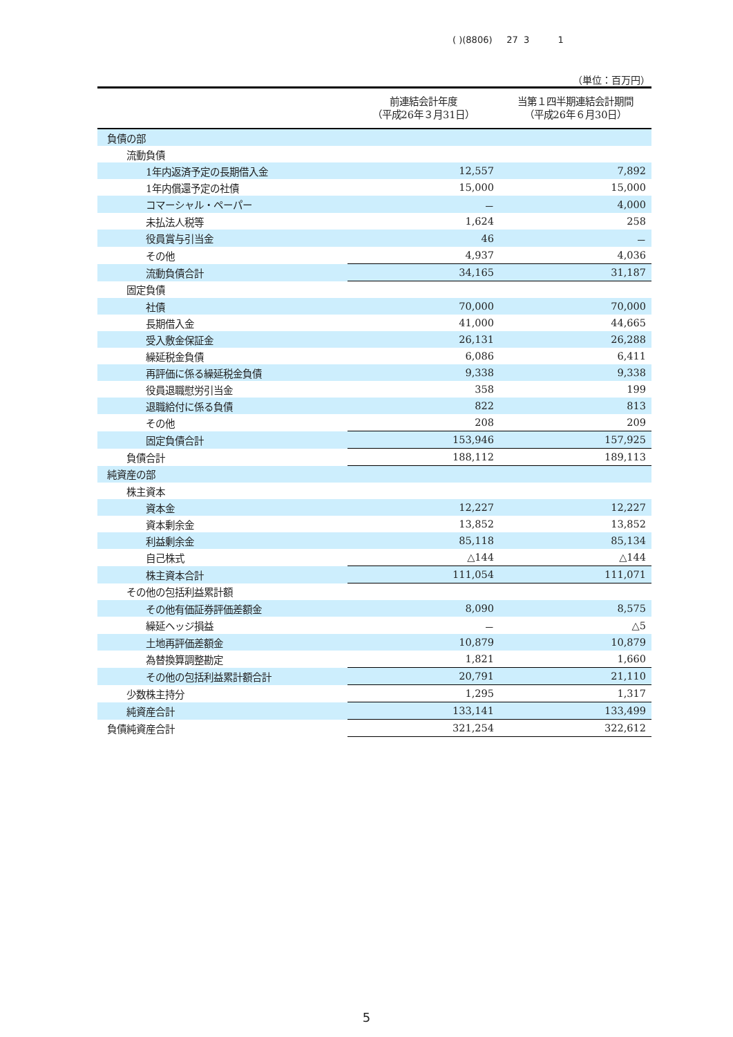( )(8806) 27 3 1
（単位：百万円）
| | 前連結会計年度 （平成26年３月31日） | 当第１四半期連結会計期間 （平成26年６月30日） |
| --- | --- | --- |
| 負債の部 | | |
| 流動負債 | | |
| 1年内返済予定の長期借入金 | 12,557 | 7,892 |
| 1年内償還予定の社債 | 15,000 | 15,000 |
| コマーシャル・ペーパー | － | 4,000 |
| 未払法人税等 | 1,624 | 258 |
| 役員賞与引当金 | 46 | － |
| その他 | 4,937 | 4,036 |
| 流動負債合計 | 34,165 | 31,187 |
| 固定負債 | | |
| 社債 | 70,000 | 70,000 |
| 長期借入金 | 41,000 | 44,665 |
| 受入敷金保証金 | 26,131 | 26,288 |
| 繰延税金負債 | 6,086 | 6,411 |
| 再評価に係る繰延税金負債 | 9,338 | 9,338 |
| 役員退職慰労引当金 | 358 | 199 |
| 退職給付に係る負債 | 822 | 813 |
| その他 | 208 | 209 |
| 固定負債合計 | 153,946 | 157,925 |
| 負債合計 | 188,112 | 189,113 |
| 純資産の部 | | |
| 株主資本 | | |
| 資本金 | 12,227 | 12,227 |
| 資本剰余金 | 13,852 | 13,852 |
| 利益剰余金 | 85,118 | 85,134 |
| 自己株式 | △144 | △144 |
| 株主資本合計 | 111,054 | 111,071 |
| その他の包括利益累計額 | | |
| その他有価証券評価差額金 | 8,090 | 8,575 |
| 繰延ヘッジ損益 | － | △5 |
| 土地再評価差額金 | 10,879 | 10,879 |
| 為替換算調整勘定 | 1,821 | 1,660 |
| その他の包括利益累計額合計 | 20,791 | 21,110 |
| 少数株主持分 | 1,295 | 1,317 |
| 純資産合計 | 133,141 | 133,499 |
| 負債純資産合計 | 321,254 | 322,612 |
5